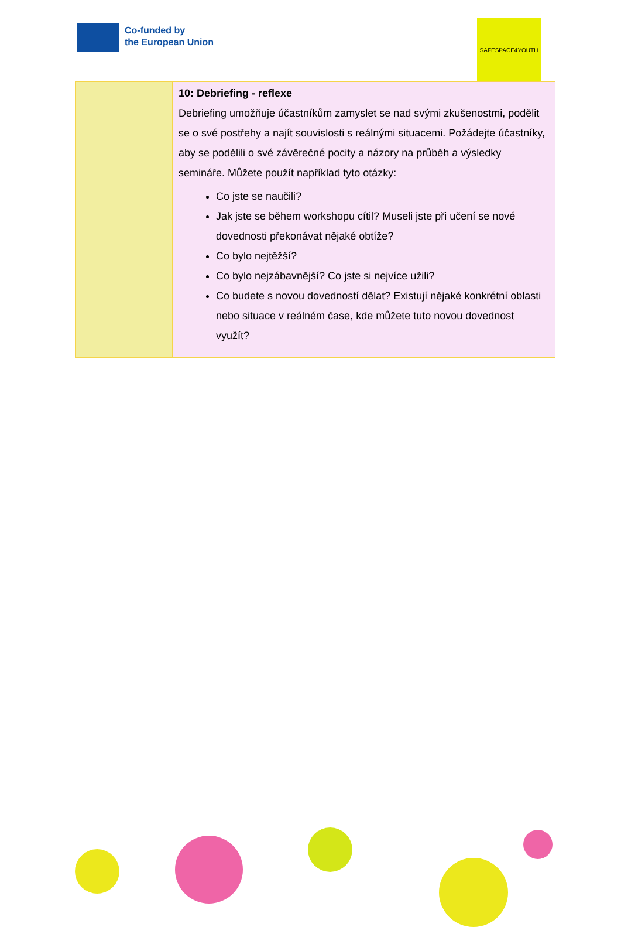Co-funded by
the European Union
SAFESPACE4YOUTH
| | 10: Debriefing - reflexe Debriefing umožňuje účastníkům zamyslet se nad svými zkušenostmi, podělit se o své postřehy a najít souvislosti s reálnými situacemi. Požádejte účastníky, aby se podělili o své závěrečné pocity a názory na průběh a výsledky semináře. Můžete použít například tyto otázky: Co jste se naučili? Jak jste se během workshopu cítil? Museli jste při učení se nové dovednosti překonávat nějaké obtíže? Co bylo nejtěžší? Co bylo nejzábavnější? Co jste si nejvíce užili? Co budete s novou dovedností dělat? Existují nějaké konkrétní oblasti nebo situace v reálném čase, kde můžete tuto novou dovednost využít? |